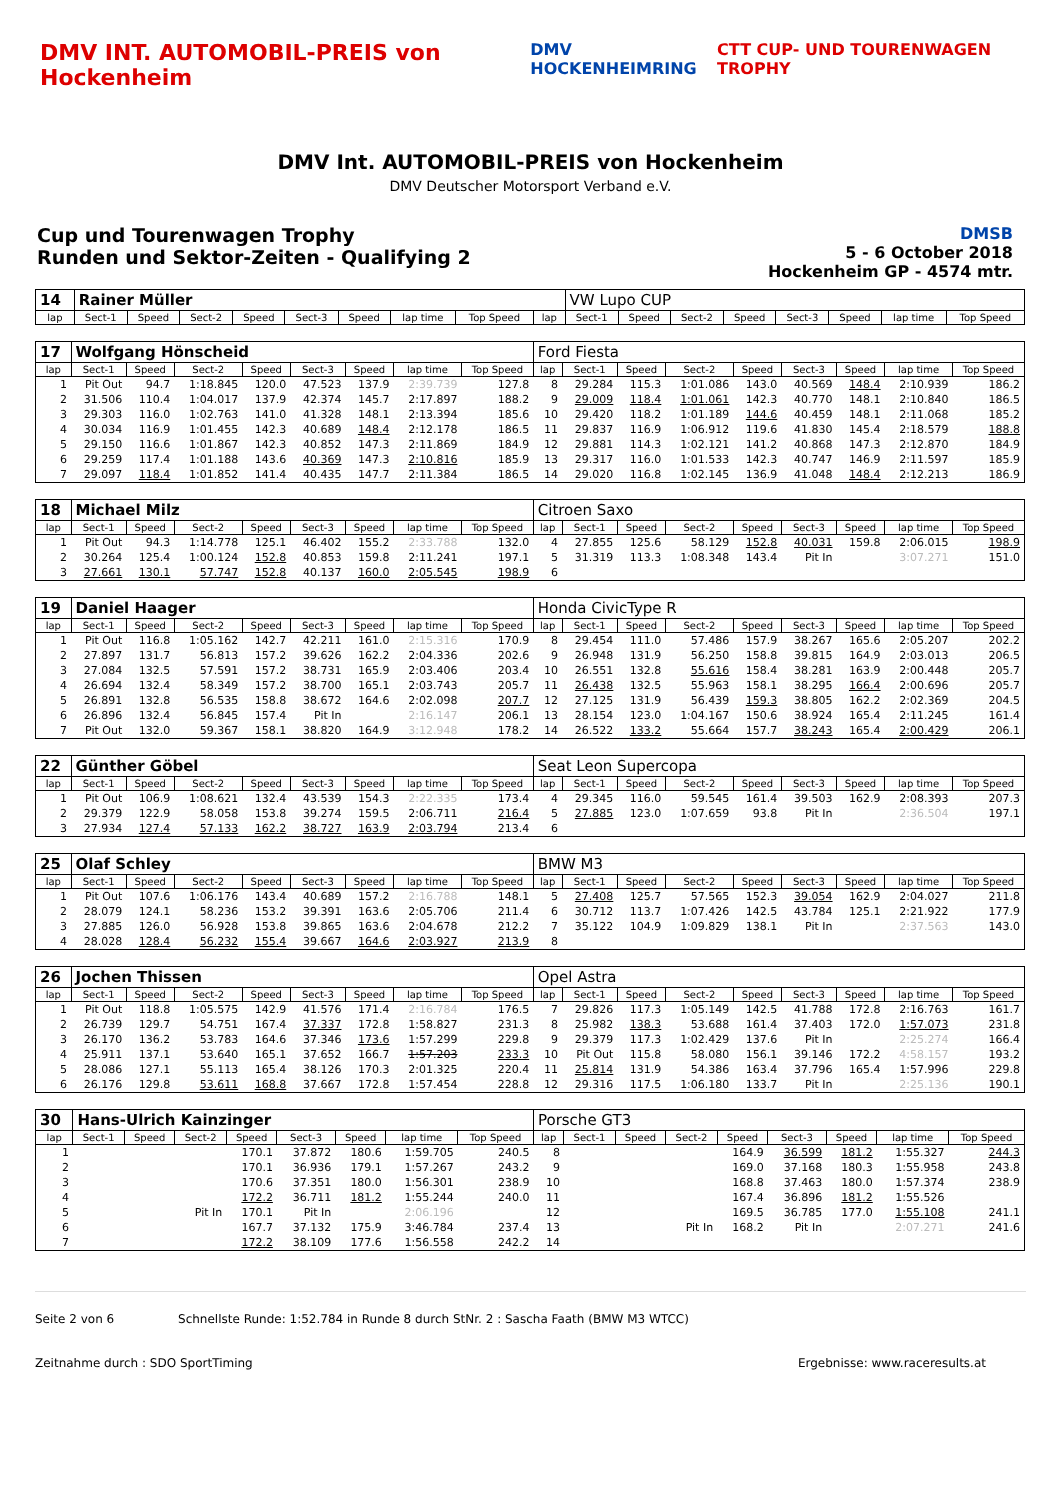DMV INT. AUTOMOBIL-PREIS von Hockenheim
DMV HOCKENHEIMRING CTT CUP- UND TOURENWAGEN TROPHY
DMV Int. AUTOMOBIL-PREIS von Hockenheim
DMV Deutscher Motorsport Verband e.V.
Cup und Tourenwagen Trophy
Runden und Sektor-Zeiten - Qualifying 2
DMSB
5 - 6 October 2018
Hockenheim GP - 4574 mtr.
| 14 | Rainer Müller | | | | | | | | | VW Lupo CUP | | | | | | | |
| lap | Sect-1 | Speed | Sect-2 | Speed | Sect-3 | Speed | lap time | Top Speed | lap | Sect-1 | Speed | Sect-2 | Speed | Sect-3 | Speed | lap time | Top Speed |
| 17 | Wolfgang Hönscheid | | | | | | | | Ford Fiesta | | | | | | | | |
| lap | Sect-1 | Speed | Sect-2 | Speed | Sect-3 | Speed | lap time | Top Speed | lap | Sect-1 | Speed | Sect-2 | Speed | Sect-3 | Speed | lap time | Top Speed |
| 1 | Pit Out | 94.7 | 1:18.845 | 120.0 | 47.523 | 137.9 | 2:39.739 | 127.8 | 8 | 29.284 | 115.3 | 1:01.086 | 143.0 | 40.569 | 148.4 | 2:10.939 | 186.2 |
| 2 | 31.506 | 110.4 | 1:04.017 | 137.9 | 42.374 | 145.7 | 2:17.897 | 188.2 | 9 | 29.009 | 118.4 | 1:01.061 | 142.3 | 40.770 | 148.1 | 2:10.840 | 186.5 |
| 3 | 29.303 | 116.0 | 1:02.763 | 141.0 | 41.328 | 148.1 | 2:13.394 | 185.6 | 10 | 29.420 | 118.2 | 1:01.189 | 144.6 | 40.459 | 148.1 | 2:11.068 | 185.2 |
| 4 | 30.034 | 116.9 | 1:01.455 | 142.3 | 40.689 | 148.4 | 2:12.178 | 186.5 | 11 | 29.837 | 116.9 | 1:06.912 | 119.6 | 41.830 | 145.4 | 2:18.579 | 188.8 |
| 5 | 29.150 | 116.6 | 1:01.867 | 142.3 | 40.852 | 147.3 | 2:11.869 | 184.9 | 12 | 29.881 | 114.3 | 1:02.121 | 141.2 | 40.868 | 147.3 | 2:12.870 | 184.9 |
| 6 | 29.259 | 117.4 | 1:01.188 | 143.6 | 40.369 | 147.3 | 2:10.816 | 185.9 | 13 | 29.317 | 116.0 | 1:01.533 | 142.3 | 40.747 | 146.9 | 2:11.597 | 185.9 |
| 7 | 29.097 | 118.4 | 1:01.852 | 141.4 | 40.435 | 147.7 | 2:11.384 | 186.5 | 14 | 29.020 | 116.8 | 1:02.145 | 136.9 | 41.048 | 148.4 | 2:12.213 | 186.9 |
| 18 | Michael Milz | | | | | | | | Citroen Saxo | | | | | | | | |
| lap | Sect-1 | Speed | Sect-2 | Speed | Sect-3 | Speed | lap time | Top Speed | lap | Sect-1 | Speed | Sect-2 | Speed | Sect-3 | Speed | lap time | Top Speed |
| 1 | Pit Out | 94.3 | 1:14.778 | 125.1 | 46.402 | 155.2 | 2:33.788 | 132.0 | 4 | 27.855 | 125.6 | 58.129 | 152.8 | 40.031 | 159.8 | 2:06.015 | 198.9 |
| 2 | 30.264 | 125.4 | 1:00.124 | 152.8 | 40.853 | 159.8 | 2:11.241 | 197.1 | 5 | 31.319 | 113.3 | 1:08.348 | 143.4 | Pit In | | 3:07.271 | 151.0 |
| 3 | 27.661 | 130.1 | 57.747 | 152.8 | 40.137 | 160.0 | 2:05.545 | 198.9 | 6 | | | | | | | | |
| 19 | Daniel Haager | | | | | | | | Honda CivicType R | | | | | | | | |
| lap | Sect-1 | Speed | Sect-2 | Speed | Sect-3 | Speed | lap time | Top Speed | lap | Sect-1 | Speed | Sect-2 | Speed | Sect-3 | Speed | lap time | Top Speed |
| 1 | Pit Out | 116.8 | 1:05.162 | 142.7 | 42.211 | 161.0 | 2:15.316 | 170.9 | 8 | 29.454 | 111.0 | 57.486 | 157.9 | 38.267 | 165.6 | 2:05.207 | 202.2 |
| 2 | 27.897 | 131.7 | 56.813 | 157.2 | 39.626 | 162.2 | 2:04.336 | 202.6 | 9 | 26.948 | 131.9 | 56.250 | 158.8 | 39.815 | 164.9 | 2:03.013 | 206.5 |
| 3 | 27.084 | 132.5 | 57.591 | 157.2 | 38.731 | 165.9 | 2:03.406 | 203.4 | 10 | 26.551 | 132.8 | 55.616 | 158.4 | 38.281 | 163.9 | 2:00.448 | 205.7 |
| 4 | 26.694 | 132.4 | 58.349 | 157.2 | 38.700 | 165.1 | 2:03.743 | 205.7 | 11 | 26.438 | 132.5 | 55.963 | 158.1 | 38.295 | 166.4 | 2:00.696 | 205.7 |
| 5 | 26.891 | 132.8 | 56.535 | 158.8 | 38.672 | 164.6 | 2:02.098 | 207.7 | 12 | 27.125 | 131.9 | 56.439 | 159.3 | 38.805 | 162.2 | 2:02.369 | 204.5 |
| 6 | 26.896 | 132.4 | 56.845 | 157.4 | Pit In | | 2:16.147 | 206.1 | 13 | 28.154 | 123.0 | 1:04.167 | 150.6 | 38.924 | 165.4 | 2:11.245 | 161.4 |
| 7 | Pit Out | 132.0 | 59.367 | 158.1 | 38.820 | 164.9 | 3:12.948 | 178.2 | 14 | 26.522 | 133.2 | 55.664 | 157.7 | 38.243 | 165.4 | 2:00.429 | 206.1 |
| 22 | Günther Göbel | | | | | | | | Seat Leon Supercopa | | | | | | | | |
| lap | Sect-1 | Speed | Sect-2 | Speed | Sect-3 | Speed | lap time | Top Speed | lap | Sect-1 | Speed | Sect-2 | Speed | Sect-3 | Speed | lap time | Top Speed |
| 1 | Pit Out | 106.9 | 1:08.621 | 132.4 | 43.539 | 154.3 | 2:22.335 | 173.4 | 4 | 29.345 | 116.0 | 59.545 | 161.4 | 39.503 | 162.9 | 2:08.393 | 207.3 |
| 2 | 29.379 | 122.9 | 58.058 | 153.8 | 39.274 | 159.5 | 2:06.711 | 216.4 | 5 | 27.885 | 123.0 | 1:07.659 | 93.8 | Pit In | | 2:36.504 | 197.1 |
| 3 | 27.934 | 127.4 | 57.133 | 162.2 | 38.727 | 163.9 | 2:03.794 | 213.4 | 6 | | | | | | | | |
| 25 | Olaf Schley | | | | | | | | BMW M3 | | | | | | | | |
| lap | Sect-1 | Speed | Sect-2 | Speed | Sect-3 | Speed | lap time | Top Speed | lap | Sect-1 | Speed | Sect-2 | Speed | Sect-3 | Speed | lap time | Top Speed |
| 1 | Pit Out | 107.6 | 1:06.176 | 143.4 | 40.689 | 157.2 | 2:16.788 | 148.1 | 5 | 27.408 | 125.7 | 57.565 | 152.3 | 39.054 | 162.9 | 2:04.027 | 211.8 |
| 2 | 28.079 | 124.1 | 58.236 | 153.2 | 39.391 | 163.6 | 2:05.706 | 211.4 | 6 | 30.712 | 113.7 | 1:07.426 | 142.5 | 43.784 | 125.1 | 2:21.922 | 177.9 |
| 3 | 27.885 | 126.0 | 56.928 | 153.8 | 39.865 | 163.6 | 2:04.678 | 212.2 | 7 | 35.122 | 104.9 | 1:09.829 | 138.1 | Pit In | | 2:37.563 | 143.0 |
| 4 | 28.028 | 128.4 | 56.232 | 155.4 | 39.667 | 164.6 | 2:03.927 | 213.9 | 8 | | | | | | | | |
| 26 | Jochen Thissen | | | | | | | | Opel Astra | | | | | | | | |
| lap | Sect-1 | Speed | Sect-2 | Speed | Sect-3 | Speed | lap time | Top Speed | lap | Sect-1 | Speed | Sect-2 | Speed | Sect-3 | Speed | lap time | Top Speed |
| 1 | Pit Out | 118.8 | 1:05.575 | 142.9 | 41.576 | 171.4 | 2:16.784 | 176.5 | 7 | 29.826 | 117.3 | 1:05.149 | 142.5 | 41.788 | 172.8 | 2:16.763 | 161.7 |
| 2 | 26.739 | 129.7 | 54.751 | 167.4 | 37.337 | 172.8 | 1:58.827 | 231.3 | 8 | 25.982 | 138.3 | 53.688 | 161.4 | 37.403 | 172.0 | 1:57.073 | 231.8 |
| 3 | 26.170 | 136.2 | 53.783 | 164.6 | 37.346 | 173.6 | 1:57.299 | 229.8 | 9 | 29.379 | 117.3 | 1:02.429 | 137.6 | Pit In | | 2:25.274 | 166.4 |
| 4 | 25.911 | 137.1 | 53.640 | 165.1 | 37.652 | 166.7 | 1:57.203 | 233.3 | 10 | Pit Out | 115.8 | 58.080 | 156.1 | 39.146 | 172.2 | 4:58.157 | 193.2 |
| 5 | 28.086 | 127.1 | 55.113 | 165.4 | 38.126 | 170.3 | 2:01.325 | 220.4 | 11 | 25.814 | 131.9 | 54.386 | 163.4 | 37.796 | 165.4 | 1:57.996 | 229.8 |
| 6 | 26.176 | 129.8 | 53.611 | 168.8 | 37.667 | 172.8 | 1:57.454 | 228.8 | 12 | 29.316 | 117.5 | 1:06.180 | 133.7 | Pit In | | 2:25.136 | 190.1 |
| 30 | Hans-Ulrich Kainzinger | | | | | | | | Porsche GT3 | | | | | | | | |
| lap | Sect-1 | Speed | Sect-2 | Speed | Sect-3 | Speed | lap time | Top Speed | lap | Sect-1 | Speed | Sect-2 | Speed | Sect-3 | Speed | lap time | Top Speed |
| 1 | | | | 170.1 | 37.872 | 180.6 | 1:59.705 | 240.5 | 8 | | | | 164.9 | 36.599 | 181.2 | 1:55.327 | 244.3 |
| 2 | | | | 170.1 | 36.936 | 179.1 | 1:57.267 | 243.2 | 9 | | | | 169.0 | 37.168 | 180.3 | 1:55.958 | 243.8 |
| 3 | | | | 170.6 | 37.351 | 180.0 | 1:56.301 | 238.9 | 10 | | | | 168.8 | 37.463 | 180.0 | 1:57.374 | 238.9 |
| 4 | | | | 172.2 | 36.711 | 181.2 | 1:55.244 | 240.0 | 11 | | | | 167.4 | 36.896 | 181.2 | 1:55.526 | |
| 5 | | | Pit In | 170.1 | Pit In | | 2:06.196 | | 12 | | | | 169.5 | 36.785 | 177.0 | 1:55.108 | 241.1 |
| 6 | | | | 167.7 | 37.132 | 175.9 | 3:46.784 | 237.4 | 13 | | | Pit In | 168.2 | Pit In | | 2:07.271 | 241.6 |
| 7 | | | | 172.2 | 38.109 | 177.6 | 1:56.558 | 242.2 | 14 | | | | | | | | |
Seite 2 von 6 Schnellste Runde: 1:52.784 in Runde 8 durch StNr. 2 : Sascha Faath (BMW M3 WTCC)
Zeitnahme durch : SDO SportTiming Ergebnisse: www.raceresults.at